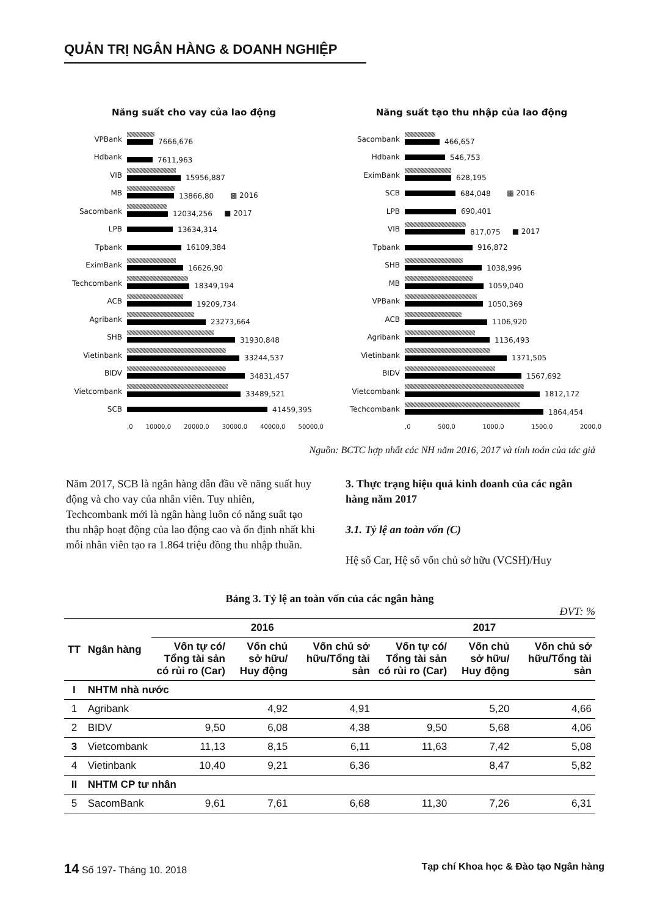QUẢN TRỊ NGÂN HÀNG & DOANH NGHIỆP
Năng suất cho vay của lao động
VPBank 7666,676
Hdbank 7611,963
VIB 15956,887
MB 13866,80 ▩ 2016
Sacombank 12034,256 ■ 2017
LPB 13634,314
Tpbank 16109,384
EximBank 16626,90
Techcombank 18349,194
ACB 19209,734
Agribank 23273,664
SHB 31930,848
Vietinbank 33244,537
BIDV 34831,457
Vietcombank 33489,521
SCB 41459,395
,0 10000,0 20000,0 30000,0 40000,0 50000,0
Năng suất tạo thu nhập của lao động
Sacombank 466,657
Hdbank 546,753
EximBank 628,195
SCB 684,048 ▩ 2016
LPB 690,401
VIB 817,075 ■ 2017
Tpbank 916,872
SHB 1038,996
MB 1059,040
VPBank 1050,369
ACB 1106,920
Agribank 1136,493
Vietinbank 1371,505
BIDV 1567,692
Vietcombank 1812,172
Techcombank 1864,454
,0 500,0 1000,0 1500,0 2000,0
Nguồn: BCTC hợp nhất các NH năm 2016, 2017 và tính toán của tác giả
Năm 2017, SCB là ngân hàng dẫn đầu về năng suất huy động và cho vay của nhân viên. Tuy nhiên, Techcombank mới là ngân hàng luôn có năng suất tạo thu nhập hoạt động của lao động cao và ổn định nhất khi mỗi nhân viên tạo ra 1.864 triệu đồng thu nhập thuần.
3. Thực trạng hiệu quả kinh doanh của các ngân hàng năm 2017
3.1. Tỷ lệ an toàn vốn (C)
Hệ số Car, Hệ số vốn chủ sở hữu (VCSH)/Huy
Bảng 3. Tỷ lệ an toàn vốn của các ngân hàng
ĐVT: %
| TT | Ngân hàng | 2016 | | | 2017 | | |
| --- | --- | --- | --- | --- | --- | --- | --- |
| | | Vốn tự có/ Tổng tài sản có rủi ro (Car) | Vốn chủ sở hữu/ Huy động | Vốn chủ sở hữu/Tổng tài sản | Vốn tự có/ Tổng tài sản có rủi ro (Car) | Vốn chủ sở hữu/ Huy động | Vốn chủ sở hữu/Tổng tài sản |
| I | NHTM nhà nước | | | | | | |
| 1 | Agribank | | 4,92 | 4,91 | | 5,20 | 4,66 |
| 2 | BIDV | 9,50 | 6,08 | 4,38 | 9,50 | 5,68 | 4,06 |
| 3 | Vietcombank | 11,13 | 8,15 | 6,11 | 11,63 | 7,42 | 5,08 |
| 4 | Vietinbank | 10,40 | 9,21 | 6,36 | | 8,47 | 5,82 |
| II | NHTM CP tư nhân | | | | | | |
| 5 | SacomBank | 9,61 | 7,61 | 6,68 | 11,30 | 7,26 | 6,31 |
14 Số 197- Tháng 10. 2018 Tạp chí Khoa học & Đào tạo Ngân hàng